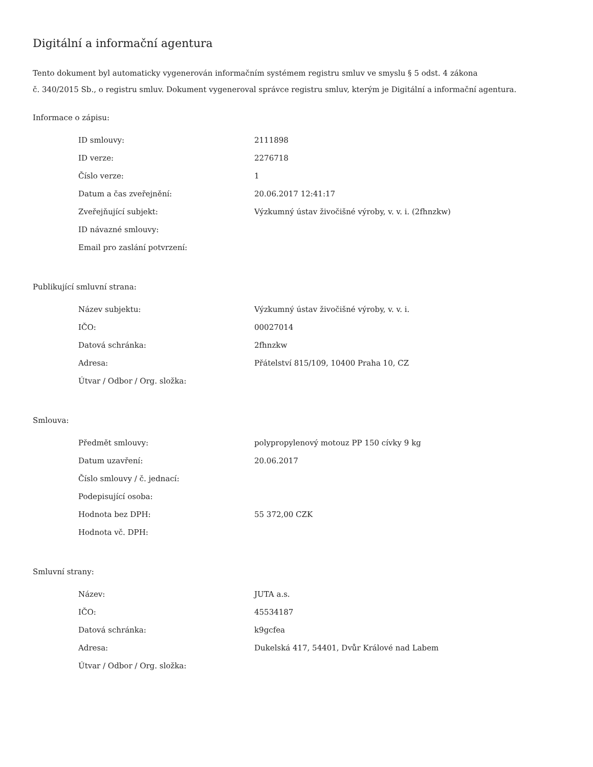Digitální a informační agentura
Tento dokument byl automaticky vygenerován informačním systémem registru smluv ve smyslu § 5 odst. 4 zákona
č. 340/2015 Sb., o registru smluv. Dokument vygeneroval správce registru smluv, kterým je Digitální a informační agentura.
Informace o zápisu:
| ID smlouvy: | 2111898 |
| ID verze: | 2276718 |
| Číslo verze: | 1 |
| Datum a čas zveřejnění: | 20.06.2017 12:41:17 |
| Zveřejňující subjekt: | Výzkumný ústav živočišné výroby, v. v. i. (2fhnzkw) |
| ID návazné smlouvy: | |
| Email pro zaslání potvrzení: | |
Publikující smluvní strana:
| Název subjektu: | Výzkumný ústav živočišné výroby, v. v. i. |
| IČO: | 00027014 |
| Datová schránka: | 2fhnzkw |
| Adresa: | Přátelství 815/109, 10400 Praha 10, CZ |
| Útvar / Odbor / Org. složka: | |
Smlouva:
| Předmět smlouvy: | polypropylenový motouz PP 150 cívky 9 kg |
| Datum uzavření: | 20.06.2017 |
| Číslo smlouvy / č. jednací: | |
| Podepisující osoba: | |
| Hodnota bez DPH: | 55 372,00 CZK |
| Hodnota vč. DPH: | |
Smluvní strany:
| Název: | JUTA a.s. |
| IČO: | 45534187 |
| Datová schránka: | k9gcfea |
| Adresa: | Dukelská 417, 54401, Dvůr Králové nad Labem |
| Útvar / Odbor / Org. složka: | |